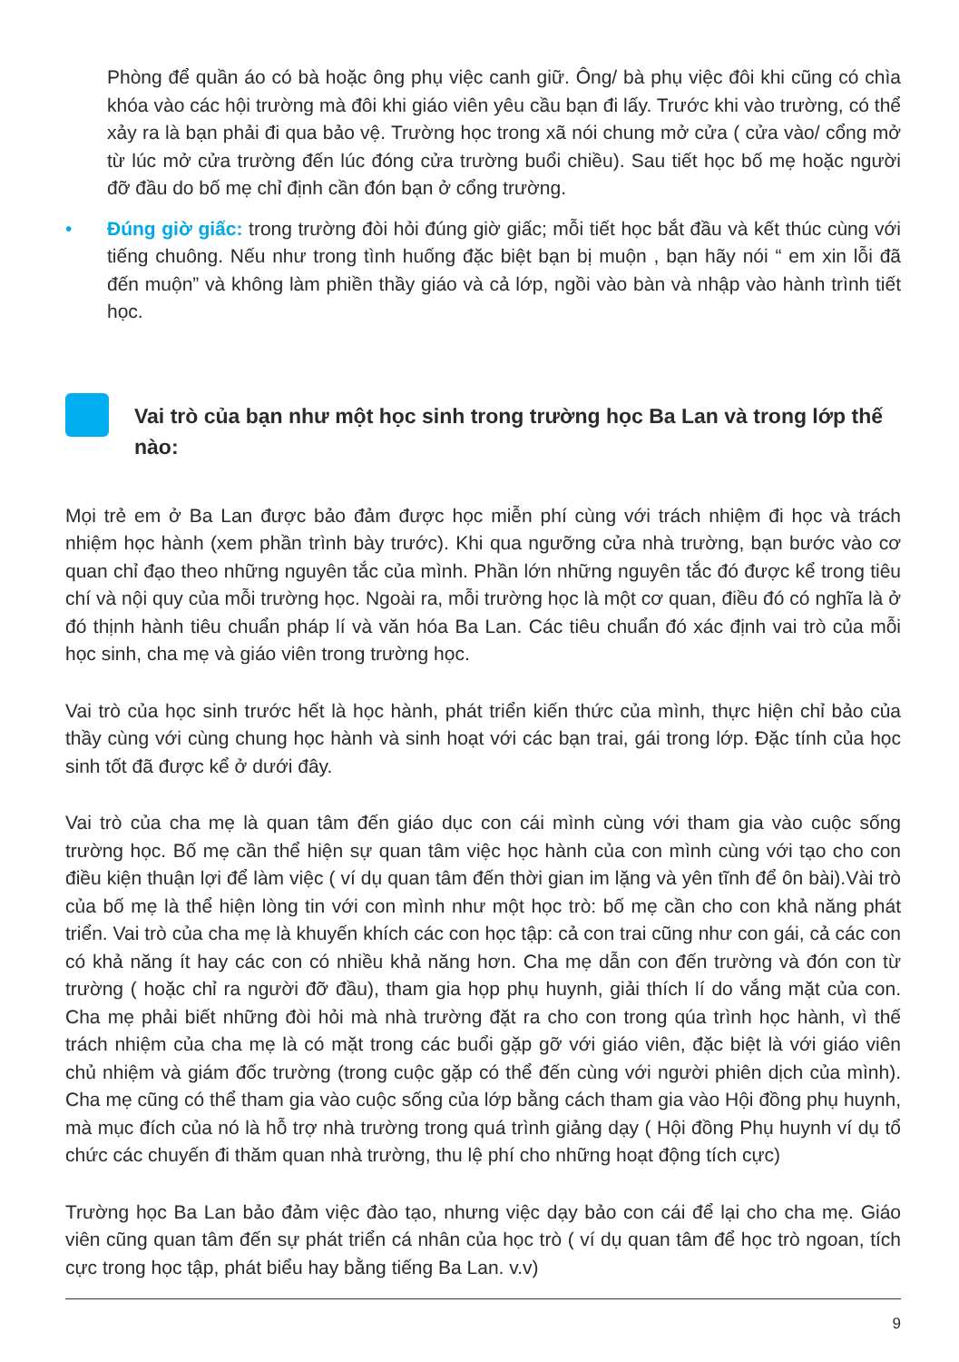Phòng để quần áo có bà hoặc ông phụ việc canh giữ. Ông/ bà phụ việc đôi khi cũng có chìa khóa vào các hội trường mà đôi khi giáo viên yêu cầu bạn đi lấy. Trước khi vào trường, có thể xảy ra là bạn phải đi qua bảo vệ. Trường học trong xã nói chung mở cửa ( cửa vào/ cổng mở từ lúc mở cửa trường đến lúc đóng cửa trường buổi chiều). Sau tiết học bố mẹ hoặc người đỡ đầu do bố mẹ chỉ định cần đón bạn ở cổng trường.
• Đúng giờ giấc: trong trường đòi hỏi đúng giờ giấc; mỗi tiết học bắt đầu và kết thúc cùng với tiếng chuông. Nếu như trong tình huống đặc biệt bạn bị muộn , bạn hãy nói “ em xin lỗi đã đến muộn” và không làm phiền thầy giáo và cả lớp, ngồi vào bàn và nhập vào hành trình tiết học.
Vai trò của bạn như một học sinh trong trường học Ba Lan và trong lớp thế nào:
Mọi trẻ em ở Ba Lan được bảo đảm được học miễn phí cùng với trách nhiệm đi học và trách nhiệm học hành (xem phần trình bày trước). Khi qua ngưỡng cửa nhà trường, bạn bước vào cơ quan chỉ đạo theo những nguyên tắc của mình. Phần lớn những nguyên tắc đó được kể trong tiêu chí và nội quy của mỗi trường học. Ngoài ra, mỗi trường học là một cơ quan, điều đó có nghĩa là ở đó thịnh hành tiêu chuẩn pháp lí và văn hóa Ba Lan. Các tiêu chuẩn đó xác định vai trò của mỗi học sinh, cha mẹ và giáo viên trong trường học.
Vai trò của học sinh trước hết là học hành, phát triển kiến thức của mình, thực hiện chỉ bảo của thầy cùng với cùng chung học hành và sinh hoạt với các bạn trai, gái trong lớp. Đặc tính của học sinh tốt đã được kể ở dưới đây.
Vai trò của cha mẹ là quan tâm đến giáo dục con cái mình cùng với tham gia vào cuộc sống trường học. Bố mẹ cần thể hiện sự quan tâm việc học hành của con mình cùng với tạo cho con điều kiện thuận lợi để làm việc ( ví dụ quan tâm đến thời gian im lặng và yên tĩnh để ôn bài).Vài trò của bố mẹ là thể hiện lòng tin với con mình như một học trò: bố mẹ cần cho con khả năng phát triển. Vai trò của cha mẹ là khuyến khích các con học tập: cả con trai cũng như con gái, cả các con có khả năng ít hay các con có nhiều khả năng hơn. Cha mẹ dẫn con đến trường và đón con từ trường ( hoặc chỉ ra người đỡ đầu), tham gia họp phụ huynh, giải thích lí do vắng mặt của con. Cha mẹ phải biết những đòi hỏi mà nhà trường đặt ra cho con trong qúa trình học hành, vì thế trách nhiệm của cha mẹ là có mặt trong các buổi gặp gỡ với giáo viên, đặc biệt là với giáo viên chủ nhiệm và giám đốc trường (trong cuộc gặp có thể đến cùng với người phiên dịch của mình). Cha mẹ cũng có thể tham gia vào cuộc sống của lớp bằng cách tham gia vào Hội đồng phụ huynh, mà mục đích của nó là hỗ trợ nhà trường trong quá trình giảng dạy ( Hội đồng Phụ huynh ví dụ tổ chức các chuyến đi thăm quan nhà trường, thu lệ phí cho những hoạt động tích cực)
Trường học Ba Lan bảo đảm việc đào tạo, nhưng việc dạy bảo con cái để lại cho cha mẹ. Giáo viên cũng quan tâm đến sự phát triển cá nhân của học trò ( ví dụ quan tâm để học trò ngoan, tích cực trong học tập, phát biểu hay bằng tiếng Ba Lan. v.v)
9